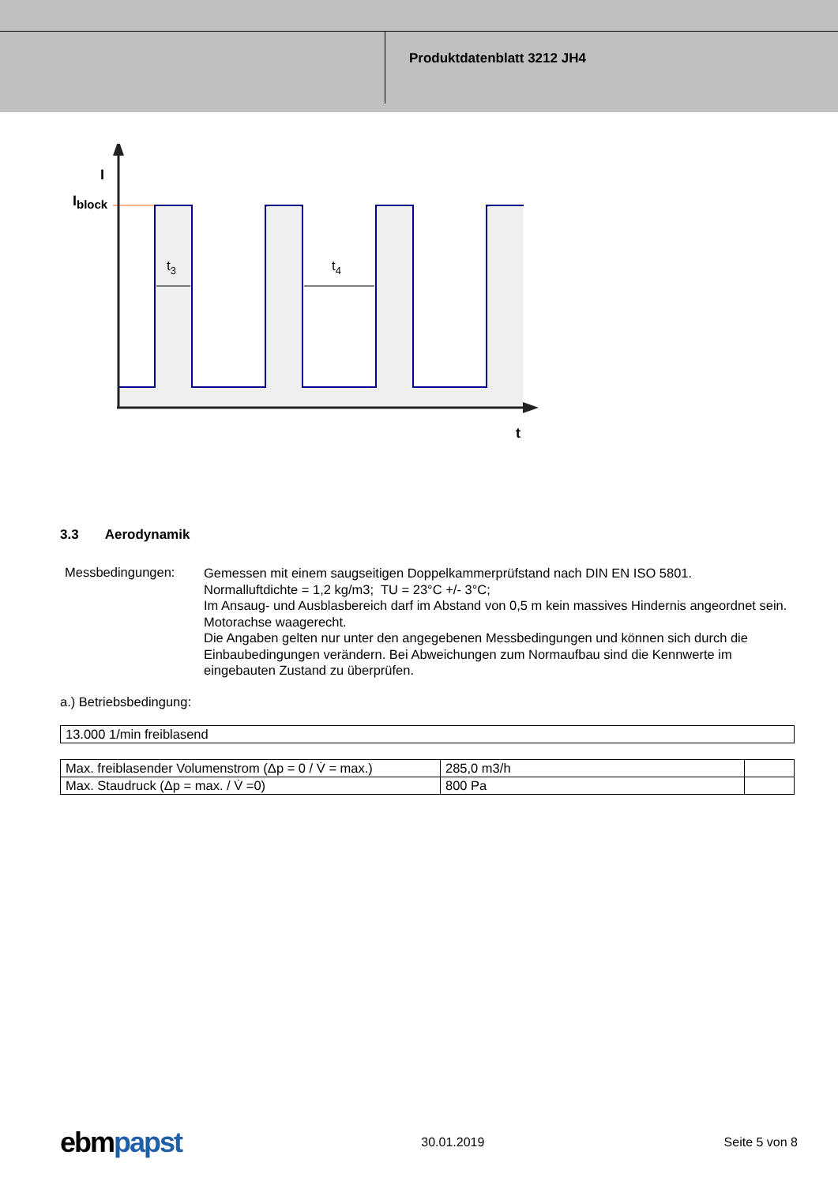Produktdatenblatt 3212 JH4
I
Iblock
t3
t4
t
3.3 Aerodynamik
Messbedingungen:
Gemessen mit einem saugseitigen Doppelkammerprüfstand nach DIN EN ISO 5801.
Normalluftdichte = 1,2 kg/m3; TU = 23°C +/- 3°C;
Im Ansaug- und Ausblasbereich darf im Abstand von 0,5 m kein massives Hindernis angeordnet sein. Motorachse waagerecht.
Die Angaben gelten nur unter den angegebenen Messbedingungen und können sich durch die Einbaubedingungen verändern. Bei Abweichungen zum Normaufbau sind die Kennwerte im eingebauten Zustand zu überprüfen.
a.) Betriebsbedingung:
| 13.000 1/min freiblasend |
| Max. freiblasender Volumenstrom (Δp = 0 / V̇ = max.) | 285,0 m3/h | |
| Max. Staudruck (Δp = max. / V̇ =0) | 800 Pa | |
ebmpapst 30.01.2019 Seite 5 von 8